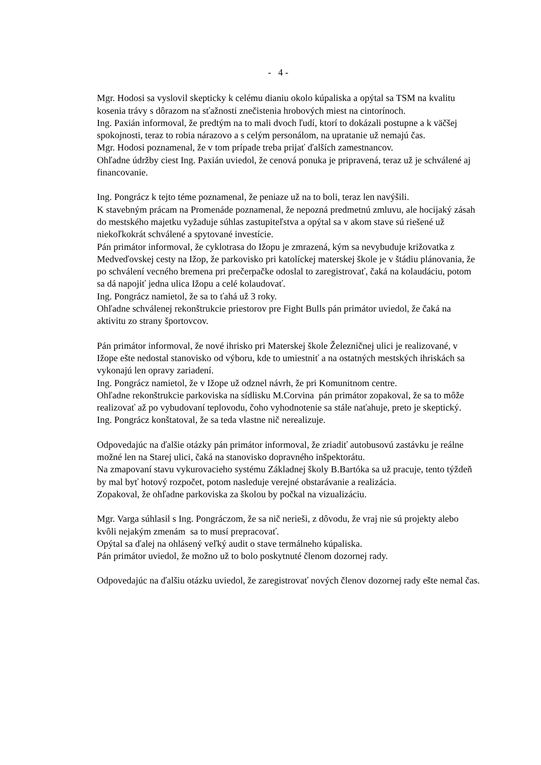- 4 -
Mgr. Hodosi sa vyslovil skepticky k celému dianiu okolo kúpaliska a opýtal sa TSM na kvalitu kosenia trávy s dôrazom na sťažnosti znečistenia hrobových miest na cintorínoch.
Ing. Paxián informoval, že predtým na to mali dvoch ľudí, ktorí to dokázali postupne a k väčšej spokojnosti, teraz to robia nárazovo a s celým personálom, na upratanie už nemajú čas.
Mgr. Hodosi poznamenal, že v tom prípade treba prijať ďalších zamestnancov.
Ohľadne údržby ciest Ing. Paxián uviedol, že cenová ponuka je pripravená, teraz už je schválené aj financovanie.
Ing. Pongrácz k tejto téme poznamenal, že peniaze už na to boli, teraz len navýšili.
K stavebným prácam na Promenáde poznamenal, že nepozná predmetnú zmluvu, ale hocijaký zásah do mestského majetku vyžaduje súhlas zastupiteľstva a opýtal sa v akom stave sú riešené už niekoľkokrát schválené a spytované investície.
Pán primátor informoval, že cyklotrasa do Ižopu je zmrazená, kým sa nevybuduje križovatka z Medveďovskej cesty na Ižop, že parkovisko pri katolíckej materskej škole je v štádiu plánovania, že po schválení vecného bremena pri prečerpačke odoslal to zaregistrovať, čaká na kolaudáciu, potom sa dá napojiť jedna ulica Ižopu a celé kolaudovať.
Ing. Pongrácz namietol, že sa to ťahá už 3 roky.
Ohľadne schválenej rekonštrukcie priestorov pre Fight Bulls pán primátor uviedol, že čaká na aktivitu zo strany športovcov.
Pán primátor informoval, že nové ihrisko pri Materskej škole Železničnej ulici je realizované, v Ižope ešte nedostal stanovisko od výboru, kde to umiestniť a na ostatných mestských ihriskách sa vykonajú len opravy zariadení.
Ing. Pongrácz namietol, že v Ižope už odznel návrh, že pri Komunitnom centre.
Ohľadne rekonštrukcie parkoviska na sídlisku M.Corvina pán primátor zopakoval, že sa to môže realizovať až po vybudovaní teplovodu, čoho vyhodnotenie sa stále naťahuje, preto je skeptický.
Ing. Pongrácz konštatoval, že sa teda vlastne nič nerealizuje.
Odpovedajúc na ďalšie otázky pán primátor informoval, že zriadiť autobusovú zastávku je reálne možné len na Starej ulici, čaká na stanovisko dopravného inšpektorátu.
Na zmapovaní stavu vykurovacieho systému Základnej školy B.Bartóka sa už pracuje, tento týždeň by mal byť hotový rozpočet, potom nasleduje verejné obstarávanie a realizácia.
Zopakoval, že ohľadne parkoviska za školou by počkal na vizualizáciu.
Mgr. Varga súhlasil s Ing. Pongráczom, že sa nič nerieši, z dôvodu, že vraj nie sú projekty alebo kvôli nejakým zmenám sa to musí prepracovať.
Opýtal sa ďalej na ohlásený veľký audit o stave termálneho kúpaliska.
Pán primátor uviedol, že možno už to bolo poskytnuté členom dozornej rady.
Odpovedajúc na ďalšiu otázku uviedol, že zaregistrovať nových členov dozornej rady ešte nemal čas.